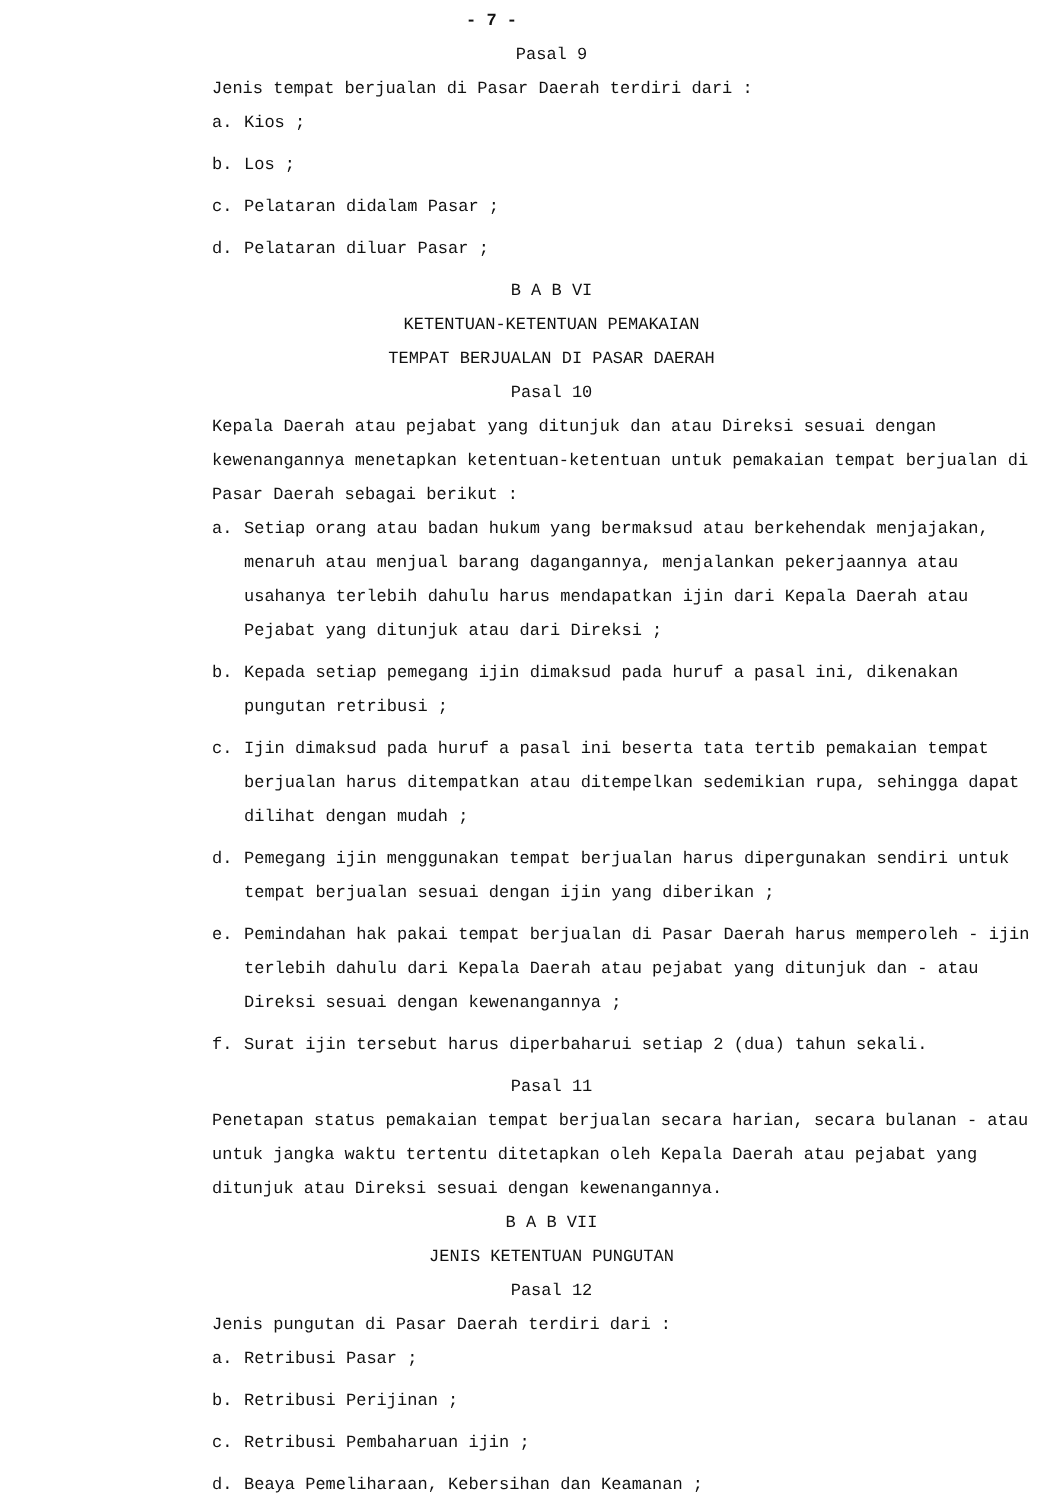- 7 -
Pasal 9
Jenis tempat berjualan di Pasar Daerah terdiri dari :
a. Kios ;
b. Los ;
c. Pelataran didalam Pasar ;
d. Pelataran diluar Pasar ;
B A B VI
KETENTUAN-KETENTUAN PEMAKAIAN
TEMPAT BERJUALAN DI PASAR DAERAH
Pasal 10
Kepala Daerah atau pejabat yang ditunjuk dan atau Direksi sesuai dengan kewenangannya menetapkan ketentuan-ketentuan untuk pemakaian tempat berjualan di Pasar Daerah sebagai berikut :
a. Setiap orang atau badan hukum yang bermaksud atau berkehendak menjajakan, menaruh atau menjual barang dagangannya, menjalankan pekerjaannya atau usahanya terlebih dahulu harus mendapatkan ijin dari Kepala Daerah atau Pejabat yang ditunjuk atau dari Direksi ;
b. Kepada setiap pemegang ijin dimaksud pada huruf a pasal ini, dikenakan pungutan retribusi ;
c. Ijin dimaksud pada huruf a pasal ini beserta tata tertib pemakaian tempat berjualan harus ditempatkan atau ditempelkan sedemikian rupa, sehingga dapat dilihat dengan mudah ;
d. Pemegang ijin menggunakan tempat berjualan harus dipergunakan sendiri untuk tempat berjualan sesuai dengan ijin yang diberikan ;
e. Pemindahan hak pakai tempat berjualan di Pasar Daerah harus memperoleh - ijin terlebih dahulu dari Kepala Daerah atau pejabat yang ditunjuk dan - atau Direksi sesuai dengan kewenangannya ;
f. Surat ijin tersebut harus diperbaharui setiap 2 (dua) tahun sekali.
Pasal 11
Penetapan status pemakaian tempat berjualan secara harian, secara bulanan - atau untuk jangka waktu tertentu ditetapkan oleh Kepala Daerah atau pejabat yang ditunjuk atau Direksi sesuai dengan kewenangannya.
B A B VII
JENIS KETENTUAN PUNGUTAN
Pasal 12
Jenis pungutan di Pasar Daerah terdiri dari :
a. Retribusi Pasar ;
b. Retribusi Perijinan ;
c. Retribusi Pembaharuan ijin ;
d. Beaya Pemeliharaan, Kebersihan dan Keamanan ;